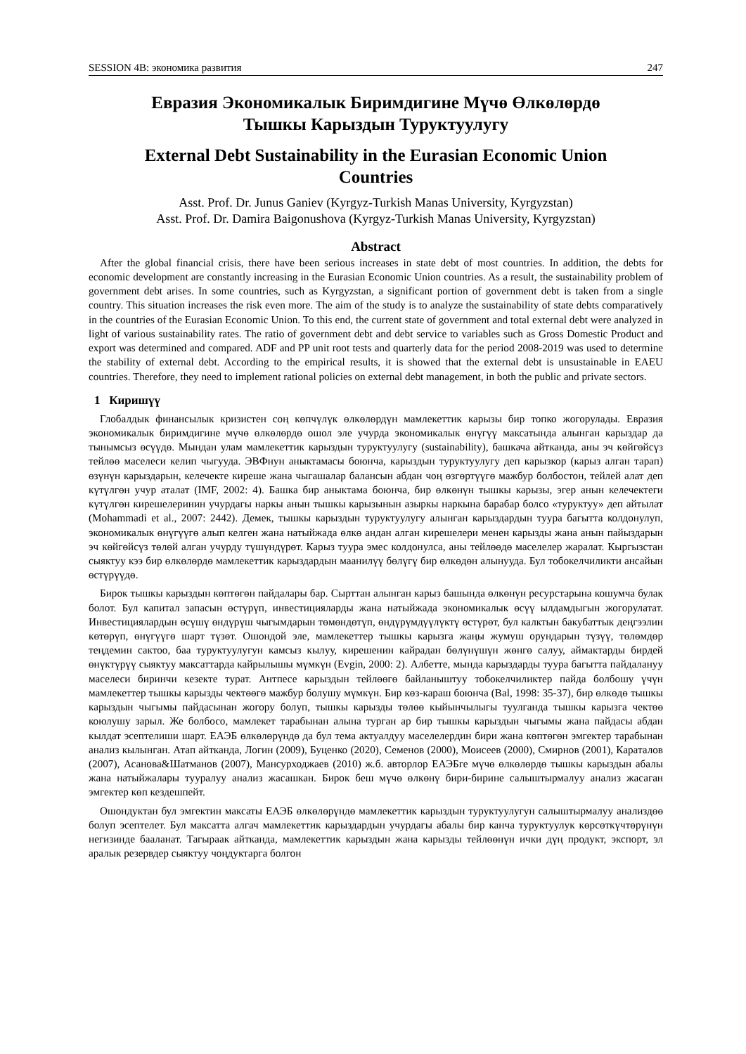SESSION 4B: экономика развития 247
Евразия Экономикалык Биримдигине Мүчө Өлкөлөрдө
Тышкы Карыздын Туруктуулугу
External Debt Sustainability in the Eurasian Economic Union
Countries
Asst. Prof. Dr. Junus Ganiev (Kyrgyz-Turkish Manas University, Kyrgyzstan)
Asst. Prof. Dr. Damira Baigonushova (Kyrgyz-Turkish Manas University, Kyrgyzstan)
Abstract
After the global financial crisis, there have been serious increases in state debt of most countries. In addition, the debts for economic development are constantly increasing in the Eurasian Economic Union countries. As a result, the sustainability problem of government debt arises. In some countries, such as Kyrgyzstan, a significant portion of government debt is taken from a single country. This situation increases the risk even more. The aim of the study is to analyze the sustainability of state debts comparatively in the countries of the Eurasian Economic Union. To this end, the current state of government and total external debt were analyzed in light of various sustainability rates. The ratio of government debt and debt service to variables such as Gross Domestic Product and export was determined and compared. ADF and PP unit root tests and quarterly data for the period 2008-2019 was used to determine the stability of external debt. According to the empirical results, it is showed that the external debt is unsustainable in EAEU countries. Therefore, they need to implement rational policies on external debt management, in both the public and private sectors.
1 Киришүү
Глобалдык финансылык кризистен соң көпчүлүк өлкөлөрдүн мамлекеттик карызы бир топко жогорулады. Евразия экономикалык биримдигине мүчө өлкөлөрдө ошол эле учурда экономикалык өнүгүү максатында алынган карыздар да тынымсыз өсүүдө. Мындан улам мамлекеттик карыздын туруктуулугу (sustainability), башкача айтканда, аны эч көйгөйсүз тейлөө маселеси келип чыгууда. ЭВФнун аныктамасы боюнча, карыздын туруктуулугу деп карызкор (карыз алган тарап) өзүнүн карыздарын, келечекте киреше жана чыгашалар балансын абдан чоң өзгөртүүгө мажбур болбостон, тейлей алат деп күтүлгөн учур аталат (IMF, 2002: 4). Башка бир аныктама боюнча, бир өлкөнүн тышкы карызы, эгер анын келечектеги күтүлгөн кирешелеринин учурдагы наркы анын тышкы карызынын азыркы наркына барабар болсо «туруктуу» деп айтылат (Mohammadi et al., 2007: 2442). Демек, тышкы карыздын туруктуулугу алынган карыздардын туура багытта колдонулуп, экономикалык өнүгүүгө алып келген жана натыйжада өлкө андан алган кирешелери менен карызды жана анын пайыздарын эч көйгөйсүз төлөй алган учурду түшүндүрөт. Карыз туура эмес колдонулса, аны тейлөөдө маселелер жаралат. Кыргызстан сыяктуу кээ бир өлкөлөрдө мамлекеттик карыздардын маанилүү бөлүгү бир өлкөдөн алынууда. Бул тобокелчиликти ансайын өстүрүүдө.
Бирок тышкы карыздын көптөгөн пайдалары бар. Сырттан алынган карыз башында өлкөнүн ресурстарына кошумча булак болот. Бул капитал запасын өстүрүп, инвестицияларды жана натыйжада экономикалык өсүү ылдамдыгын жогорулатат. Инвестициялардын өсүшү өндүрүш чыгымдарын төмөндөтүп, өндүрүмдүүлүктү өстүрөт, бул калктын бакубаттык деңгээлин көтөрүп, өнүгүүгө шарт түзөт. Ошондой эле, мамлекеттер тышкы карызга жаңы жумуш орундарын түзүү, төлөмдөр теңдемин сактоо, баа туруктуулугун камсыз кылуу, кирешенин кайрадан бөлүнүшүн жөнгө салуу, аймактарды бирдей өнүктүрүү сыяктуу максаттарда кайрылышы мүмкүн (Evgin, 2000: 2). Албетте, мында карыздарды туура багытта пайдалануу маселеси биринчи кезекте турат. Антпесе карыздын тейлөөгө байланыштуу тобокелчиликтер пайда болбошу үчүн мамлекеттер тышкы карызды чектөөгө мажбур болушу мүмкүн. Бир көз-караш боюнча (Bal, 1998: 35-37), бир өлкөдө тышкы карыздын чыгымы пайдасынан жогору болуп, тышкы карызды төлөө кыйынчылыгы туулганда тышкы карызга чектөө коюлушу зарыл. Же болбосо, мамлекет тарабынан алына турган ар бир тышкы карыздын чыгымы жана пайдасы абдан кылдат эсептелиши шарт. ЕАЭБ өлкөлөрүндө да бул тема актуалдуу маселелердин бири жана көптөгөн эмгектер тарабынан анализ кылынган. Атап айтканда, Логин (2009), Буценко (2020), Семенов (2000), Моисеев (2000), Смирнов (2001), Караталов (2007), Асанова&Шатманов (2007), Мансурходжаев (2010) ж.б. авторлор ЕАЭБге мүчө өлкөлөрдө тышкы карыздын абалы жана натыйжалары тууралуу анализ жасашкан. Бирок беш мүчө өлкөнү бири-бирине салыштырмалуу анализ жасаган эмгектер көп кездешпейт.
Ошондуктан бул эмгектин максаты ЕАЭБ өлкөлөрүндө мамлекеттик карыздын туруктуулугун салыштырмалуу анализдөө болуп эсептелет. Бул максатта алгач мамлекеттик карыздардын учурдагы абалы бир канча туруктуулук көрсөткүчтөрүнүн негизинде бааланат. Тагыраак айтканда, мамлекеттик карыздын жана карызды тейлөөнүн ички дүң продукт, экспорт, эл аралык резервдер сыяктуу чоңдуктарга болгон